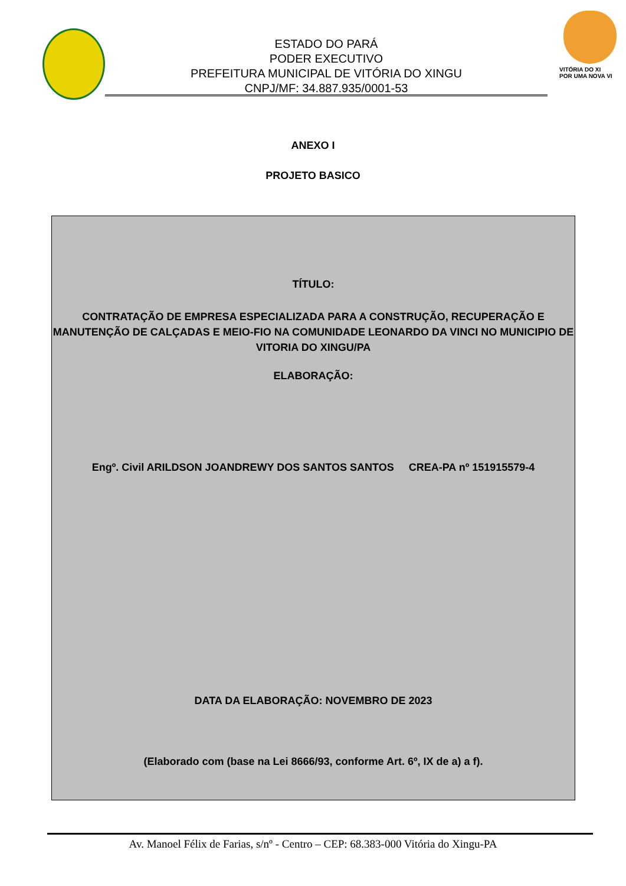ESTADO DO PARÁ
PODER EXECUTIVO
PREFEITURA MUNICIPAL DE VITÓRIA DO XINGU
CNPJ/MF: 34.887.935/0001-53
VITÓRIA DO XI
POR UMA NOVA VI
ANEXO I
PROJETO BASICO
TÍTULO:
CONTRATAÇÃO DE EMPRESA ESPECIALIZADA PARA A CONSTRUÇÃO, RECUPERAÇÃO E MANUTENÇÃO DE CALÇADAS E MEIO-FIO NA COMUNIDADE LEONARDO DA VINCI NO MUNICIPIO DE VITORIA DO XINGU/PA
ELABORAÇÃO:
Engº. Civil ARILDSON JOANDREWY DOS SANTOS SANTOS CREA-PA nº 151915579-4
DATA DA ELABORAÇÃO: NOVEMBRO DE 2023
(Elaborado com (base na Lei 8666/93, conforme Art. 6º, IX de a) a f).
Av. Manoel Félix de Farias, s/nº - Centro – CEP: 68.383-000 Vitória do Xingu-PA